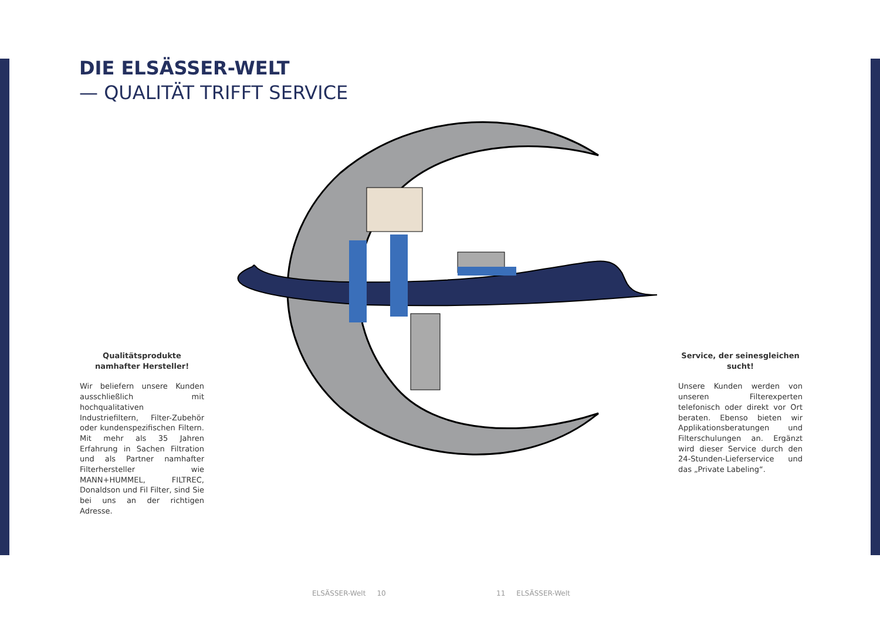DIE ELSÄSSER-WELT
— QUALITÄT TRIFFT SERVICE
Qualitätsprodukte namhafter Hersteller!
Wir beliefern unsere Kunden ausschließlich mit hochqualitativen Industriefiltern, Filter-Zubehör oder kundenspezifischen Filtern. Mit mehr als 35 Jahren Erfahrung in Sachen Filtration und als Partner namhafter Filterhersteller wie MANN+HUMMEL, FILTREC, Donaldson und Fil Filter, sind Sie bei uns an der richtigen Adresse.
Service, der seinesgleichen sucht!
Unsere Kunden werden von unseren Filterexperten telefonisch oder direkt vor Ort beraten. Ebenso bieten wir Applikationsberatungen und Filterschulungen an. Ergänzt wird dieser Service durch den 24-Stunden-Lieferservice und das „Private Labeling“.
ELSÄSSER-Welt 10 11 ELSÄSSER-Welt